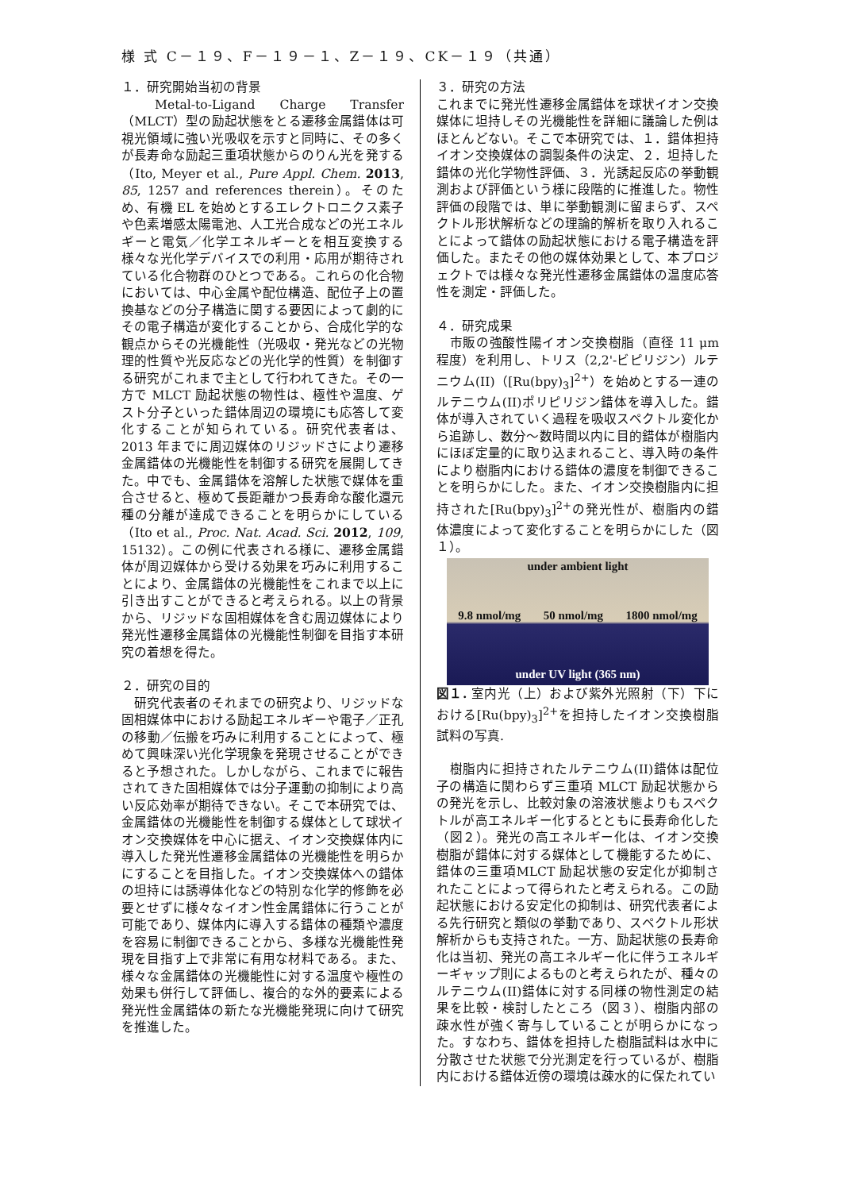様 式 C－１９、F－１９－１、Z－１９、CK－１９（共通）
１．研究開始当初の背景
　Metal-to-Ligand Charge Transfer（MLCT）型の励起状態をとる遷移金属錯体は可視光領域に強い光吸収を示すと同時に、その多くが長寿命な励起三重項状態からのりん光を発する（Ito, Meyer et al., Pure Appl. Chem. 2013, 85, 1257 and references therein）。そのため、有機 EL を始めとするエレクトロニクス素子や色素増感太陽電池、人工光合成などの光エネルギーと電気／化学エネルギーとを相互変換する様々な光化学デバイスでの利用・応用が期待されている化合物群のひとつである。これらの化合物においては、中心金属や配位構造、配位子上の置換基などの分子構造に関する要因によって劇的にその電子構造が変化することから、合成化学的な観点からその光機能性（光吸収・発光などの光物理的性質や光反応などの光化学的性質）を制御する研究がこれまで主として行われてきた。その一方で MLCT 励起状態の物性は、極性や温度、ゲスト分子といった錯体周辺の環境にも応答して変化することが知られている。研究代表者は、2013 年までに周辺媒体のリジッドさにより遷移金属錯体の光機能性を制御する研究を展開してきた。中でも、金属錯体を溶解した状態で媒体を重合させると、極めて長距離かつ長寿命な酸化還元種の分離が達成できることを明らかにしている（Ito et al., Proc. Nat. Acad. Sci. 2012, 109, 15132）。この例に代表される様に、遷移金属錯体が周辺媒体から受ける効果を巧みに利用することにより、金属錯体の光機能性をこれまで以上に引き出すことができると考えられる。以上の背景から、リジッドな固相媒体を含む周辺媒体により発光性遷移金属錯体の光機能性制御を目指す本研究の着想を得た。
２．研究の目的
　研究代表者のそれまでの研究より、リジッドな固相媒体中における励起エネルギーや電子／正孔の移動／伝搬を巧みに利用することによって、極めて興味深い光化学現象を発現させることができると予想された。しかしながら、これまでに報告されてきた固相媒体では分子運動の抑制により高い反応効率が期待できない。そこで本研究では、金属錯体の光機能性を制御する媒体として球状イオン交換媒体を中心に据え、イオン交換媒体内に導入した発光性遷移金属錯体の光機能性を明らかにすることを目指した。イオン交換媒体への錯体の坦持には誘導体化などの特別な化学的修飾を必要とせずに様々なイオン性金属錯体に行うことが可能であり、媒体内に導入する錯体の種類や濃度を容易に制御できることから、多様な光機能性発現を目指す上で非常に有用な材料である。また、様々な金属錯体の光機能性に対する温度や極性の効果も併行して評価し、複合的な外的要素による発光性金属錯体の新たな光機能発現に向けて研究を推進した。
３．研究の方法
これまでに発光性遷移金属錯体を球状イオン交換媒体に坦持しその光機能性を詳細に議論した例はほとんどない。そこで本研究では、１．錯体担持イオン交換媒体の調製条件の決定、２．坦持した錯体の光化学物性評価、３．光誘起反応の挙動観測および評価という様に段階的に推進した。物性評価の段階では、単に挙動観測に留まらず、スペクトル形状解析などの理論的解析を取り入れることによって錯体の励起状態における電子構造を評価した。またその他の媒体効果として、本プロジェクトでは様々な発光性遷移金属錯体の温度応答性を測定・評価した。
４．研究成果
　市販の強酸性陽イオン交換樹脂（直径 11 μm 程度）を利用し、トリス（2,2'-ビピリジン）ルテニウム(II)（[Ru(bpy)<sub>3</sub>]<sup>2+</sup>）を始めとする一連のルテニウム(II)ポリピリジン錯体を導入した。錯体が導入されていく過程を吸収スペクトル変化から追跡し、数分～数時間以内に目的錯体が樹脂内にほぼ定量的に取り込まれること、導入時の条件により樹脂内における錯体の濃度を制御できることを明らかにした。また、イオン交換樹脂内に担持された[Ru(bpy)<sub>3</sub>]<sup>2+</sup>の発光性が、樹脂内の錯体濃度によって変化することを明らかにした（図１）。
under ambient light
9.8 nmol/mg 50 nmol/mg 1800 nmol/mg
under UV light (365 nm)
図１. 室内光（上）および紫外光照射（下）下における[Ru(bpy)<sub>3</sub>]<sup>2+</sup>を担持したイオン交換樹脂試料の写真.
　樹脂内に担持されたルテニウム(II)錯体は配位子の構造に関わらず三重項 MLCT 励起状態からの発光を示し、比較対象の溶液状態よりもスペクトルが高エネルギー化するとともに長寿命化した（図２）。発光の高エネルギー化は、イオン交換樹脂が錯体に対する媒体として機能するために、錯体の三重項MLCT 励起状態の安定化が抑制されたことによって得られたと考えられる。この励起状態における安定化の抑制は、研究代表者による先行研究と類似の挙動であり、スペクトル形状解析からも支持された。一方、励起状態の長寿命化は当初、発光の高エネルギー化に伴うエネルギーギャップ則によるものと考えられたが、種々のルテニウム(II)錯体に対する同様の物性測定の結果を比較・検討したところ（図３）、樹脂内部の疎水性が強く寄与していることが明らかになった。すなわち、錯体を担持した樹脂試料は水中に分散させた状態で分光測定を行っているが、樹脂内における錯体近傍の環境は疎水的に保たれてい